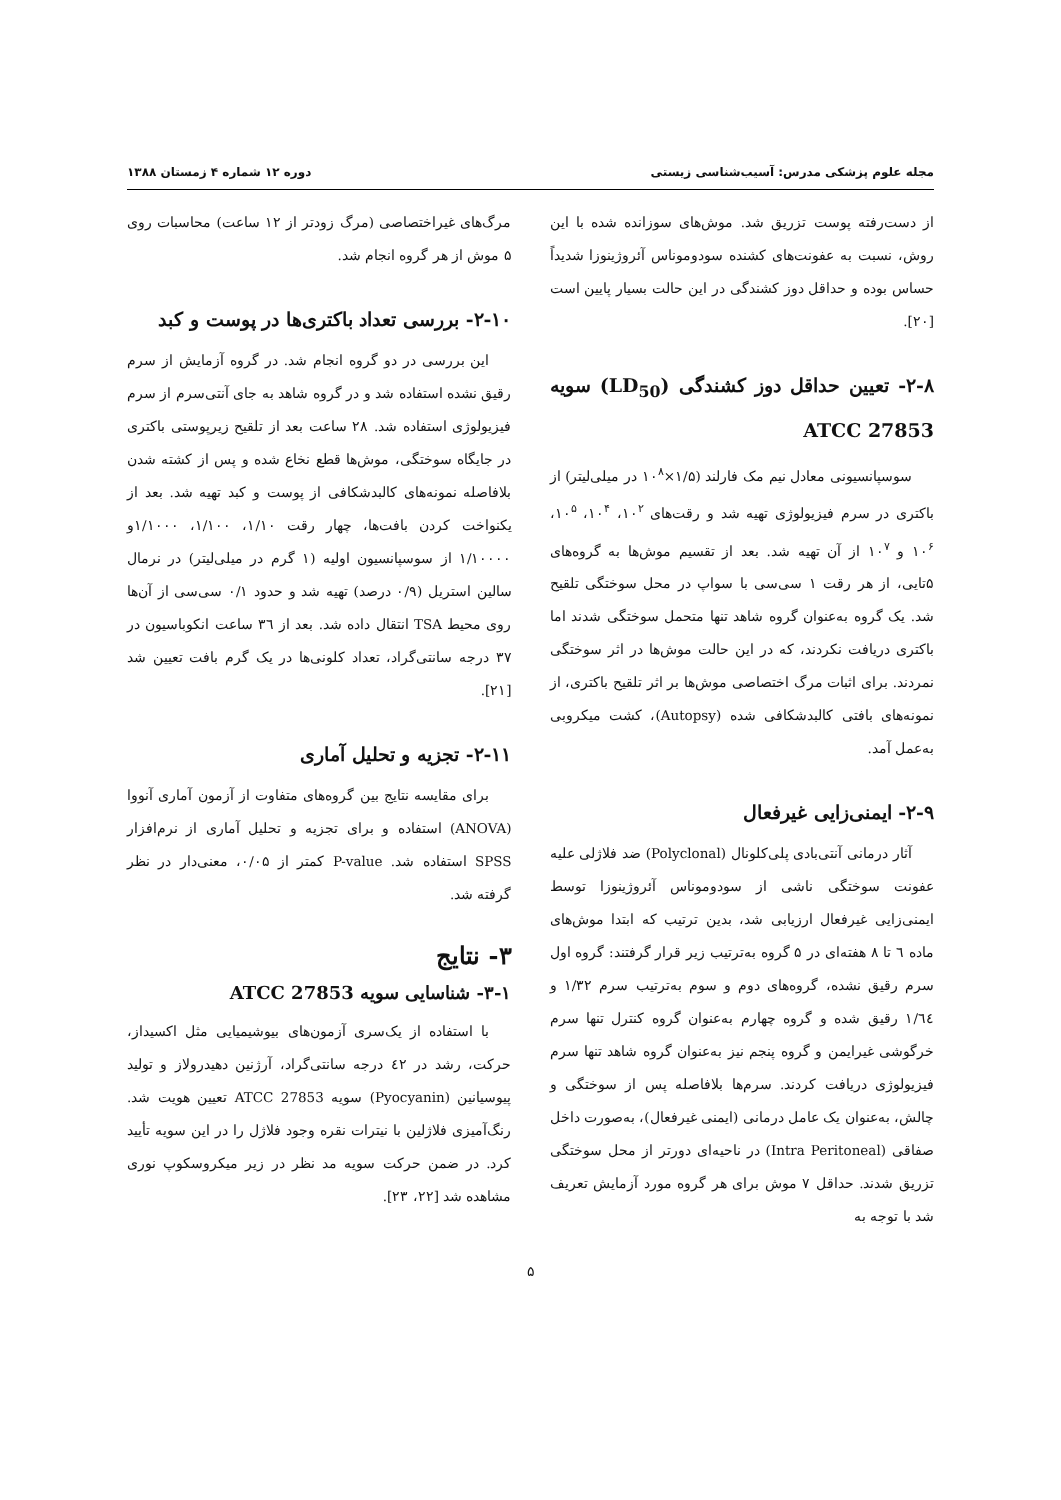مجله علوم پزشکی مدرس: آسیب‌شناسی زیستی دوره ۱۲ شماره ۴ زمستان ۱۳۸۸
از دست‌رفته پوست تزریق شد. موش‌های سوزانده شده با این روش، نسبت به عفونت‌های کشنده سودوموناس آئروژینوزا شدیداً حساس بوده و حداقل دوز کشندگی در این حالت بسیار پایین است [۲۰].
۲-۸- تعیین حداقل دوز کشندگی (LD<sub>50</sub>) سویه ATCC 27853
سوسپانسیونی معادل نیم مک فارلند (۱/۵×۱۰<sup>۸</sup> در میلی‌لیتر) از باکتری در سرم فیزیولوژی تهیه شد و رقت‌های ۱۰<sup>۲</sup>، ۱۰<sup>۴</sup>، ۱۰<sup>۵</sup>، ۱۰<sup>۶</sup> و ۱۰<sup>۷</sup> از آن تهیه شد. بعد از تقسیم موش‌ها به گروه‌های ۵تایی، از هر رقت ۱ سی‌سی با سواپ در محل سوختگی تلقیح شد. یک گروه به‌عنوان گروه شاهد تنها متحمل سوختگی شدند اما باکتری دریافت نکردند، که در این حالت موش‌ها در اثر سوختگی نمردند. برای اثبات مرگ اختصاصی موش‌ها بر اثر تلقیح باکتری، از نمونه‌های بافتی کالبدشکافی شده (Autopsy)، کشت میکروبی به‌عمل آمد.
۲-۹- ایمنی‌زایی غیرفعال
آثار درمانی آنتی‌بادی پلی‌کلونال (Polyclonal) ضد فلاژلی علیه عفونت سوختگی ناشی از سودوموناس آئروژینوزا توسط ایمنی‌زایی غیرفعال ارزیابی شد، بدین ترتیب که ابتدا موش‌های ماده ٦ تا ۸ هفته‌ای در ۵ گروه به‌ترتیب زیر قرار گرفتند: گروه اول سرم رقیق نشده، گروه‌های دوم و سوم به‌ترتیب سرم ۱/۳۲ و ۱/٦٤ رقیق شده و گروه چهارم به‌عنوان گروه کنترل تنها سرم خرگوشی غیرایمن و گروه پنجم نیز به‌عنوان گروه شاهد تنها سرم فیزیولوژی دریافت کردند. سرم‌ها بلافاصله پس از سوختگی و چالش، به‌عنوان یک عامل درمانی (ایمنی غیرفعال)، به‌صورت داخل صفاقی (Intra Peritoneal) در ناحیه‌ای دورتر از محل سوختگی تزریق شدند. حداقل ۷ موش برای هر گروه مورد آزمایش تعریف شد با توجه به
مرگ‌های غیراختصاصی (مرگ زودتر از ۱۲ ساعت) محاسبات روی ۵ موش از هر گروه انجام شد.
۲-۱۰- بررسی تعداد باکتری‌ها در پوست و کبد
این بررسی در دو گروه انجام شد. در گروه آزمایش از سرم رقیق نشده استفاده شد و در گروه شاهد به جای آنتی‌سرم از سرم فیزیولوژی استفاده شد. ۲۸ ساعت بعد از تلقیح زیرپوستی باکتری در جایگاه سوختگی، موش‌ها قطع نخاع شده و پس از کشته شدن بلافاصله نمونه‌های کالبدشکافی از پوست و کبد تهیه شد. بعد از یکنواخت کردن بافت‌ها، چهار رقت ۱/۱۰، ۱/۱۰۰، ۱/۱۰۰۰و ۱/۱۰۰۰۰ از سوسپانسیون اولیه (۱ گرم در میلی‌لیتر) در نرمال سالین استریل (۰/۹ درصد) تهیه شد و حدود ۰/۱ سی‌سی از آن‌ها روی محیط TSA انتقال داده شد. بعد از ۳٦ ساعت انکوباسیون در ۳۷ درجه سانتی‌گراد، تعداد کلونی‌ها در یک گرم بافت تعیین شد [۲۱].
۲-۱۱- تجزیه و تحلیل آماری
برای مقایسه نتایج بین گروه‌های متفاوت از آزمون آماری آنووا (ANOVA) استفاده و برای تجزیه و تحلیل آماری از نرم‌افزار SPSS استفاده شد. P-value کمتر از ۰/۰۵، معنی‌دار در نظر گرفته شد.
۳- نتایج
۳-۱- شناسایی سویه ATCC 27853
با استفاده از یک‌سری آزمون‌های بیوشیمیایی مثل اکسیداز، حرکت، رشد در ٤۲ درجه سانتی‌گراد، آرژنین دهیدرولاز و تولید پیوسیانین (Pyocyanin) سویه ATCC 27853 تعیین هویت شد. رنگ‌آمیزی فلاژلین با نیترات نقره وجود فلاژل را در این سویه تأیید کرد. در ضمن حرکت سویه مد نظر در زیر میکروسکوپ نوری مشاهده شد [۲۲، ۲۳].
۵